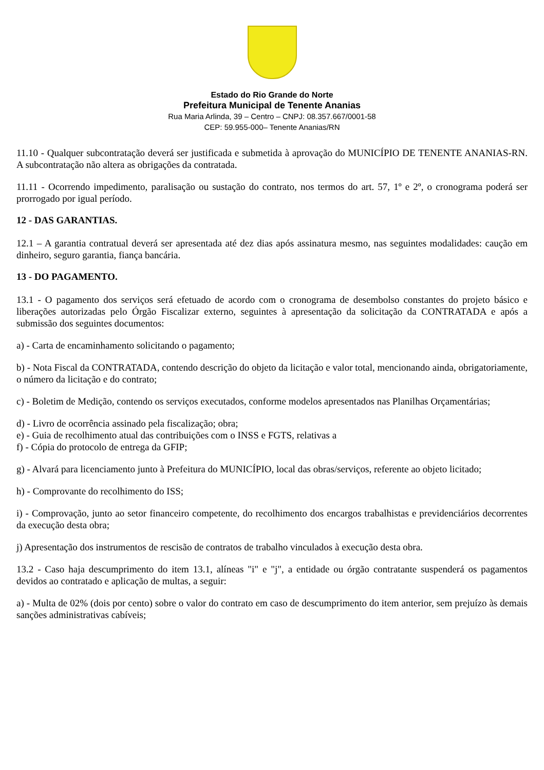Estado do Rio Grande do Norte
Prefeitura Municipal de Tenente Ananias
Rua Maria Arlinda, 39 – Centro – CNPJ: 08.357.667/0001-58
CEP: 59.955-000– Tenente Ananias/RN
11.10 - Qualquer subcontratação deverá ser justificada e submetida à aprovação do MUNICÍPIO DE TENENTE ANANIAS-RN. A subcontratação não altera as obrigações da contratada.
11.11 - Ocorrendo impedimento, paralisação ou sustação do contrato, nos termos do art. 57, 1º e 2º, o cronograma poderá ser prorrogado por igual período.
12 - DAS GARANTIAS.
12.1 – A garantia contratual deverá ser apresentada até dez dias após assinatura mesmo, nas seguintes modalidades: caução em dinheiro, seguro garantia, fiança bancária.
13 - DO PAGAMENTO.
13.1 - O pagamento dos serviços será efetuado de acordo com o cronograma de desembolso constantes do projeto básico e liberações autorizadas pelo Órgão Fiscalizar externo, seguintes à apresentação da solicitação da CONTRATADA e após a submissão dos seguintes documentos:
a) - Carta de encaminhamento solicitando o pagamento;
b) - Nota Fiscal da CONTRATADA, contendo descrição do objeto da licitação e valor total, mencionando ainda, obrigatoriamente, o número da licitação e do contrato;
c) - Boletim de Medição, contendo os serviços executados, conforme modelos apresentados nas Planilhas Orçamentárias;
d) - Livro de ocorrência assinado pela fiscalização; obra;
e) - Guia de recolhimento atual das contribuições com o INSS e FGTS, relativas a
f) - Cópia do protocolo de entrega da GFIP;
g) - Alvará para licenciamento junto à Prefeitura do MUNICÍPIO, local das obras/serviços, referente ao objeto licitado;
h) - Comprovante do recolhimento do ISS;
i) - Comprovação, junto ao setor financeiro competente, do recolhimento dos encargos trabalhistas e previdenciários decorrentes da execução desta obra;
j) Apresentação dos instrumentos de rescisão de contratos de trabalho vinculados à execução desta obra.
13.2 - Caso haja descumprimento do item 13.1, alíneas "i" e "j", a entidade ou órgão contratante suspenderá os pagamentos devidos ao contratado e aplicação de multas, a seguir:
a) - Multa de 02% (dois por cento) sobre o valor do contrato em caso de descumprimento do item anterior, sem prejuízo às demais sanções administrativas cabíveis;